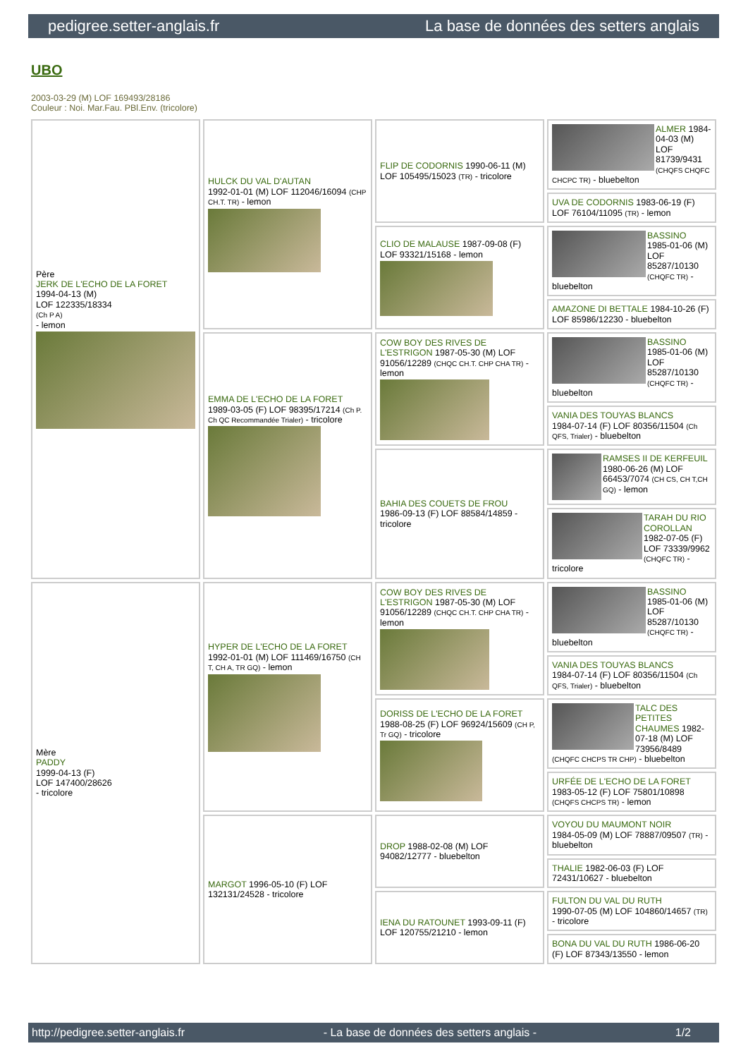pedigree.setter-anglais.fr La base de données des setters anglais
UBO
2003-03-29 (M) LOF 169493/28186
Couleur : Noi. Mar.Fau. PBl.Env. (tricolore)
| Père JERK DE L'ECHO DE LA FORET 1994-04-13 (M) LOF 122335/18334 (Ch P A) - lemon | HULCK DU VAL D'AUTAN 1992-01-01 (M) LOF 112046/16094 (CHP CH.T. TR) - lemon | FLIP DE CODORNIS 1990-06-11 (M) LOF 105495/15023 (TR) - tricolore | ALMER 1984-04-03 (M) LOF 81739/9431 (CHQFS CHQFC CHCPC TR) - bluebelton |
| | | | UVA DE CODORNIS 1983-06-19 (F) LOF 76104/11095 (TR) - lemon |
| | | CLIO DE MALAUSE 1987-09-08 (F) LOF 93321/15168 - lemon | BASSINO 1985-01-06 (M) LOF 85287/10130 (CHQFC TR) - bluebelton |
| | | | AMAZONE DI BETTALE 1984-10-26 (F) LOF 85986/12230 - bluebelton |
| | EMMA DE L'ECHO DE LA FORET 1989-03-05 (F) LOF 98395/17214 (Ch P. Ch QC Recommandée Trialer) - tricolore | COW BOY DES RIVES DE L'ESTRIGON 1987-05-30 (M) LOF 91056/12289 (CHQC CH.T. CHP CHA TR) - lemon | BASSINO 1985-01-06 (M) LOF 85287/10130 (CHQFC TR) - bluebelton |
| | | | VANIA DES TOUYAS BLANCS 1984-07-14 (F) LOF 80356/11504 (Ch QFS, Trialer) - bluebelton |
| | | BAHIA DES COUETS DE FROU 1986-09-13 (F) LOF 88584/14859 - tricolore | RAMSES II DE KERFEUIL 1980-06-26 (M) LOF 66453/7074 (CH CS, CH T,CH GQ) - lemon |
| | | | TARAH DU RIO COROLLAN 1982-07-05 (F) LOF 73339/9962 (CHQFC TR) - tricolore |
| Mère PADDY 1999-04-13 (F) LOF 147400/28626 - tricolore | HYPER DE L'ECHO DE LA FORET 1992-01-01 (M) LOF 111469/16750 (CH T, CH A, TR GQ) - lemon | COW BOY DES RIVES DE L'ESTRIGON 1987-05-30 (M) LOF 91056/12289 (CHQC CH.T. CHP CHA TR) - lemon | BASSINO 1985-01-06 (M) LOF 85287/10130 (CHQFC TR) - bluebelton |
| | | | VANIA DES TOUYAS BLANCS 1984-07-14 (F) LOF 80356/11504 (Ch QFS, Trialer) - bluebelton |
| | | DORISS DE L'ECHO DE LA FORET 1988-08-25 (F) LOF 96924/15609 (CH P, Tr GQ) - tricolore | TALC DES PETITES CHAUMES 1982-07-18 (M) LOF 73956/8489 (CHQFC CHCPS TR CHP) - bluebelton |
| | | | URFÉE DE L'ECHO DE LA FORET 1983-05-12 (F) LOF 75801/10898 (CHQFS CHCPS TR) - lemon |
| | MARGOT 1996-05-10 (F) LOF 132131/24528 - tricolore | DROP 1988-02-08 (M) LOF 94082/12777 - bluebelton | VOYOU DU MAUMONT NOIR 1984-05-09 (M) LOF 78887/09507 (TR) - bluebelton |
| | | | THALIE 1982-06-03 (F) LOF 72431/10627 - bluebelton |
| | | IENA DU RATOUNET 1993-09-11 (F) LOF 120755/21210 - lemon | FULTON DU VAL DU RUTH 1990-07-05 (M) LOF 104860/14657 (TR) - tricolore |
| | | | BONA DU VAL DU RUTH 1986-06-20 (F) LOF 87343/13550 - lemon |
http://pedigree.setter-anglais.fr - La base de données des setters anglais - 1/2